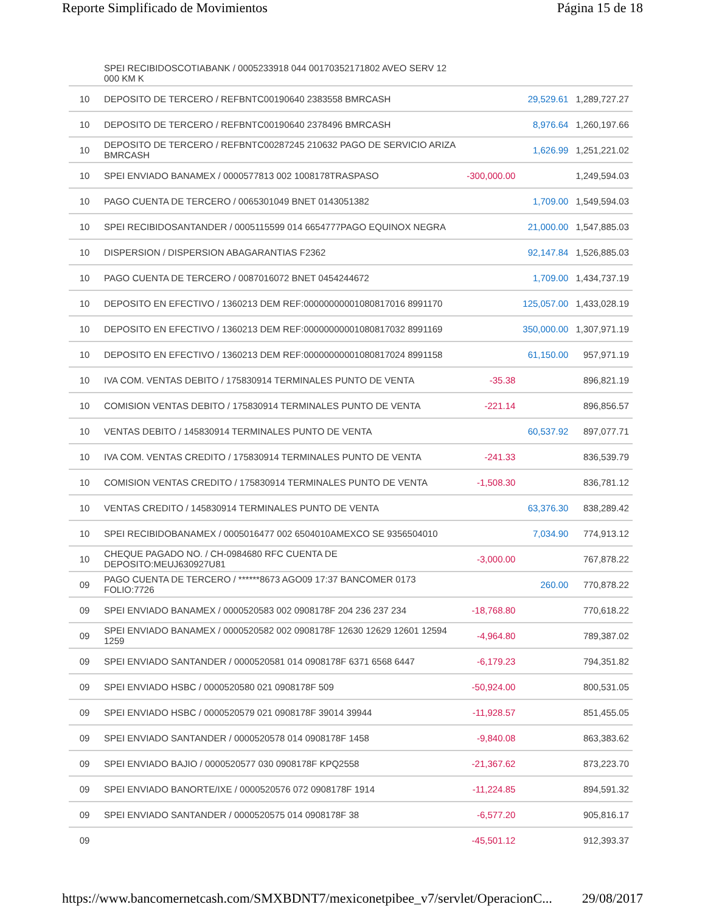Reporte Simplificado de Movimientos Página 15 de 18
| | SPEI RECIBIDOSCOTIABANK / 0005233918 044 00170352171802 AVEO SERV 12 000 KM K | | | |
| 10 | DEPOSITO DE TERCERO / REFBNTC00190640 2383558 BMRCASH | | 29,529.61 | 1,289,727.27 |
| 10 | DEPOSITO DE TERCERO / REFBNTC00190640 2378496 BMRCASH | | 8,976.64 | 1,260,197.66 |
| 10 | DEPOSITO DE TERCERO / REFBNTC00287245 210632 PAGO DE SERVICIO ARIZA BMRCASH | | 1,626.99 | 1,251,221.02 |
| 10 | SPEI ENVIADO BANAMEX / 0000577813 002 1008178TRASPASO | -300,000.00 | | 1,249,594.03 |
| 10 | PAGO CUENTA DE TERCERO / 0065301049 BNET 0143051382 | | 1,709.00 | 1,549,594.03 |
| 10 | SPEI RECIBIDOSANTANDER / 0005115599 014 6654777PAGO EQUINOX NEGRA | | 21,000.00 | 1,547,885.03 |
| 10 | DISPERSION / DISPERSION ABAGARANTIAS F2362 | | 92,147.84 | 1,526,885.03 |
| 10 | PAGO CUENTA DE TERCERO / 0087016072 BNET 0454244672 | | 1,709.00 | 1,434,737.19 |
| 10 | DEPOSITO EN EFECTIVO / 1360213 DEM REF:00000000001080817016 8991170 | | 125,057.00 | 1,433,028.19 |
| 10 | DEPOSITO EN EFECTIVO / 1360213 DEM REF:00000000001080817032 8991169 | | 350,000.00 | 1,307,971.19 |
| 10 | DEPOSITO EN EFECTIVO / 1360213 DEM REF:00000000001080817024 8991158 | | 61,150.00 | 957,971.19 |
| 10 | IVA COM. VENTAS DEBITO / 175830914 TERMINALES PUNTO DE VENTA | -35.38 | | 896,821.19 |
| 10 | COMISION VENTAS DEBITO / 175830914 TERMINALES PUNTO DE VENTA | -221.14 | | 896,856.57 |
| 10 | VENTAS DEBITO / 145830914 TERMINALES PUNTO DE VENTA | | 60,537.92 | 897,077.71 |
| 10 | IVA COM. VENTAS CREDITO / 175830914 TERMINALES PUNTO DE VENTA | -241.33 | | 836,539.79 |
| 10 | COMISION VENTAS CREDITO / 175830914 TERMINALES PUNTO DE VENTA | -1,508.30 | | 836,781.12 |
| 10 | VENTAS CREDITO / 145830914 TERMINALES PUNTO DE VENTA | | 63,376.30 | 838,289.42 |
| 10 | SPEI RECIBIDOBANAMEX / 0005016477 002 6504010AMEXCO SE 9356504010 | | 7,034.90 | 774,913.12 |
| 10 | CHEQUE PAGADO NO. / CH-0984680 RFC CUENTA DE DEPOSITO:MEUJ630927U81 | -3,000.00 | | 767,878.22 |
| 09 | PAGO CUENTA DE TERCERO / ******8673 AGO09 17:37 BANCOMER 0173 FOLIO:7726 | | 260.00 | 770,878.22 |
| 09 | SPEI ENVIADO BANAMEX / 0000520583 002 0908178F 204 236 237 234 | -18,768.80 | | 770,618.22 |
| 09 | SPEI ENVIADO BANAMEX / 0000520582 002 0908178F 12630 12629 12601 12594 1259 | -4,964.80 | | 789,387.02 |
| 09 | SPEI ENVIADO SANTANDER / 0000520581 014 0908178F 6371 6568 6447 | -6,179.23 | | 794,351.82 |
| 09 | SPEI ENVIADO HSBC / 0000520580 021 0908178F 509 | -50,924.00 | | 800,531.05 |
| 09 | SPEI ENVIADO HSBC / 0000520579 021 0908178F 39014 39944 | -11,928.57 | | 851,455.05 |
| 09 | SPEI ENVIADO SANTANDER / 0000520578 014 0908178F 1458 | -9,840.08 | | 863,383.62 |
| 09 | SPEI ENVIADO BAJIO / 0000520577 030 0908178F KPQ2558 | -21,367.62 | | 873,223.70 |
| 09 | SPEI ENVIADO BANORTE/IXE / 0000520576 072 0908178F 1914 | -11,224.85 | | 894,591.32 |
| 09 | SPEI ENVIADO SANTANDER / 0000520575 014 0908178F 38 | -6,577.20 | | 905,816.17 |
| 09 | | -45,501.12 | | 912,393.37 |
https://www.bancomernetcash.com/SMXBDNT7/mexiconetpibee_v7/servlet/OperacionC... 29/08/2017